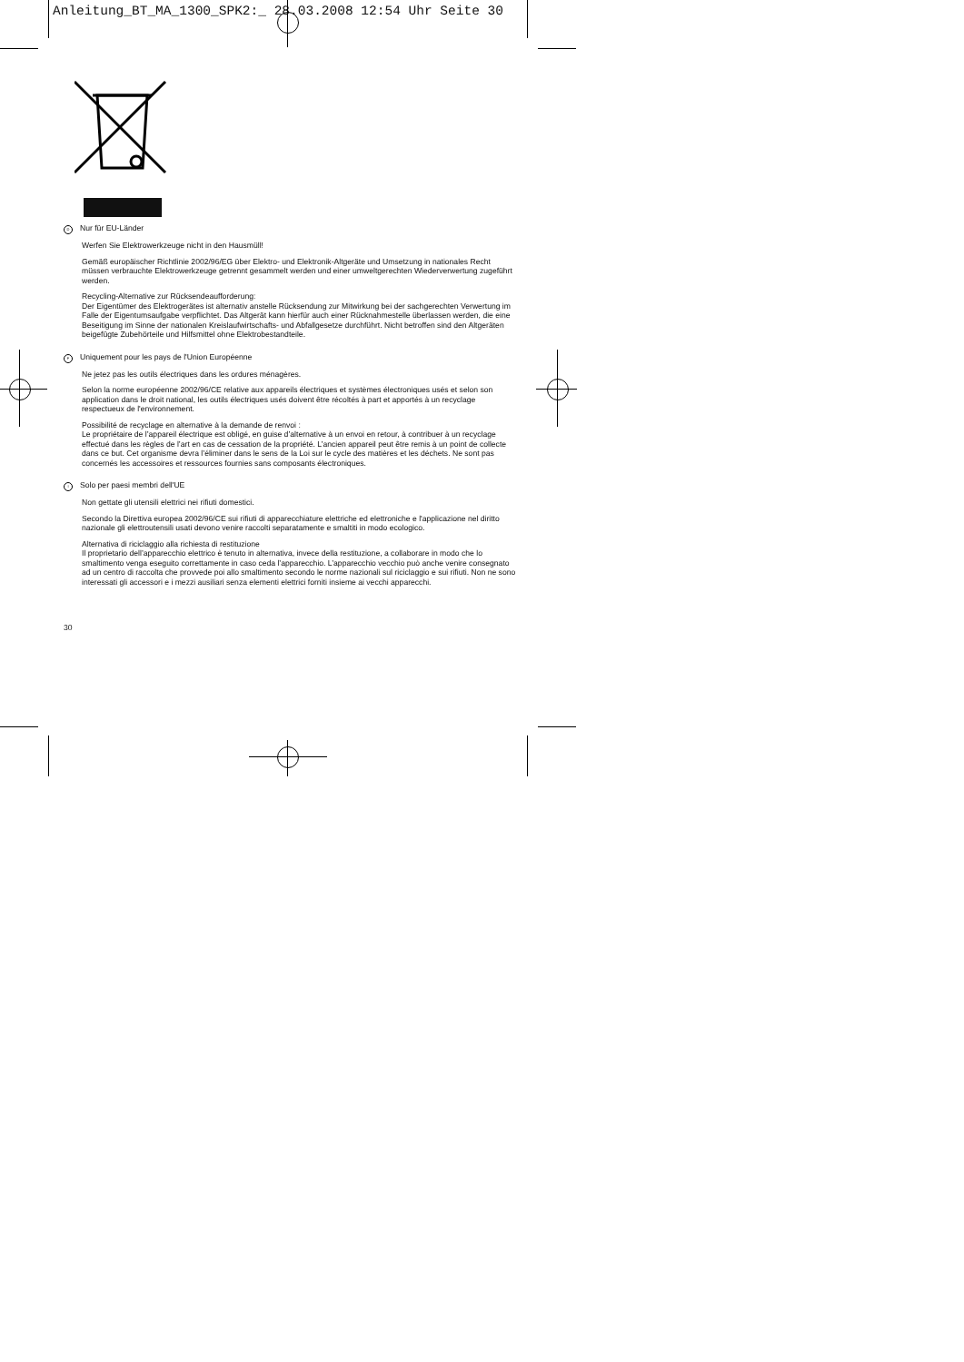Anleitung_BT_MA_1300_SPK2:_ 28.03.2008 12:54 Uhr Seite 30
D Nur für EU-Länder
Werfen Sie Elektrowerkzeuge nicht in den Hausmüll!
Gemäß europäischer Richtlinie 2002/96/EG über Elektro- und Elektronik-Altgeräte und Umsetzung in nationales Recht müssen verbrauchte Elektrowerkzeuge getrennt gesammelt werden und einer umweltgerechten Wiederverwertung zugeführt werden.
Recycling-Alternative zur Rücksendeaufforderung:
Der Eigentümer des Elektrogerätes ist alternativ anstelle Rücksendung zur Mitwirkung bei der sachgerechten Verwertung im Falle der Eigentumsaufgabe verpflichtet. Das Altgerät kann hierfür auch einer Rücknahmestelle überlassen werden, die eine Beseitigung im Sinne der nationalen Kreislaufwirtschafts- und Abfallgesetze durchführt. Nicht betroffen sind den Altgeräten beigefügte Zubehörteile und Hilfsmittel ohne Elektrobestandteile.
F Uniquement pour les pays de l'Union Européenne
Ne jetez pas les outils électriques dans les ordures ménagères.
Selon la norme européenne 2002/96/CE relative aux appareils électriques et systèmes électroniques usés et selon son application dans le droit national, les outils électriques usés doivent être récoltés à part et apportés à un recyclage respectueux de l'environnement.
Possibilité de recyclage en alternative à la demande de renvoi :
Le propriétaire de l’appareil électrique est obligé, en guise d’alternative à un envoi en retour, à contribuer à un recyclage effectué dans les règles de l’art en cas de cessation de la propriété. L’ancien appareil peut être remis à un point de collecte dans ce but. Cet organisme devra l’éliminer dans le sens de la Loi sur le cycle des matières et les déchets. Ne sont pas concernés les accessoires et ressources fournies sans composants électroniques.
I Solo per paesi membri dell'UE
Non gettate gli utensili elettrici nei rifiuti domestici.
Secondo la Direttiva europea 2002/96/CE sui rifiuti di apparecchiature elettriche ed elettroniche e l'applicazione nel diritto nazionale gli elettroutensili usati devono venire raccolti separatamente e smaltiti in modo ecologico.
Alternativa di riciclaggio alla richiesta di restituzione
Il proprietario dell’apparecchio elettrico è tenuto in alternativa, invece della restituzione, a collaborare in modo che lo smaltimento venga eseguito correttamente in caso ceda l’apparecchio. L’apparecchio vecchio può anche venire consegnato ad un centro di raccolta che provvede poi allo smaltimento secondo le norme nazionali sul riciclaggio e sui rifiuti. Non ne sono interessati gli accessori e i mezzi ausiliari senza elementi elettrici forniti insieme ai vecchi apparecchi.
30